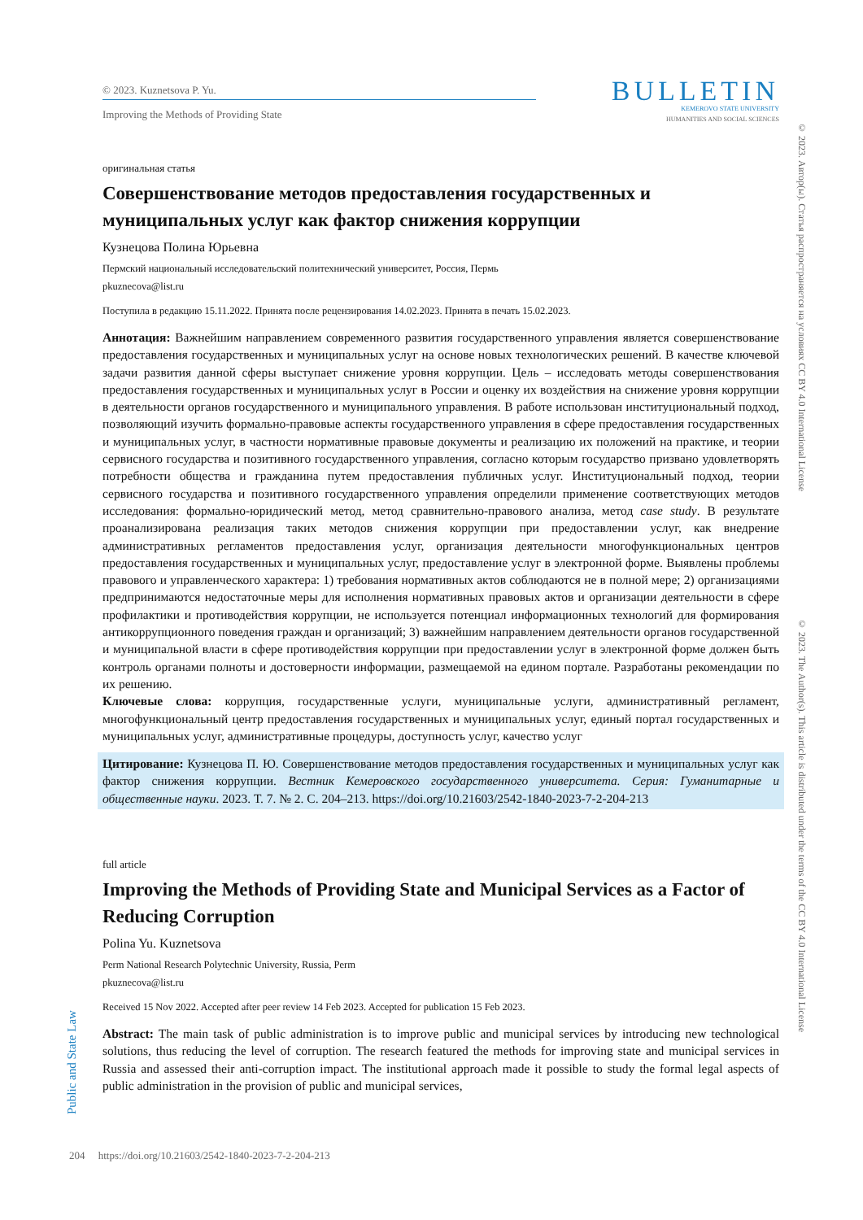© 2023. Kuznetsova P. Yu.
Improving the Methods of Providing State
BULLETIN
KEMEROVO STATE UNIVERSITY
HUMANITIES AND SOCIAL SCIENCES
оригинальная статья
Совершенствование методов предоставления государственных и муниципальных услуг как фактор снижения коррупции
Кузнецова Полина Юрьевна
Пермский национальный исследовательский политехнический университет, Россия, Пермь
pkuznecova@list.ru
Поступила в редакцию 15.11.2022. Принята после рецензирования 14.02.2023. Принята в печать 15.02.2023.
Аннотация: Важнейшим направлением современного развития государственного управления является совершенствование предоставления государственных и муниципальных услуг на основе новых технологических решений. В качестве ключевой задачи развития данной сферы выступает снижение уровня коррупции. Цель – исследовать методы совершенствования предоставления государственных и муниципальных услуг в России и оценку их воздействия на снижение уровня коррупции в деятельности органов государственного и муниципального управления. В работе использован институциональный подход, позволяющий изучить формально-правовые аспекты государственного управления в сфере предоставления государственных и муниципальных услуг, в частности нормативные правовые документы и реализацию их положений на практике, и теории сервисного государства и позитивного государственного управления, согласно которым государство призвано удовлетворять потребности общества и гражданина путем предоставления публичных услуг. Институциональный подход, теории сервисного государства и позитивного государственного управления определили применение соответствующих методов исследования: формально-юридический метод, метод сравнительно-правового анализа, метод case study. В результате проанализирована реализация таких методов снижения коррупции при предоставлении услуг, как внедрение административных регламентов предоставления услуг, организация деятельности многофункциональных центров предоставления государственных и муниципальных услуг, предоставление услуг в электронной форме. Выявлены проблемы правового и управленческого характера: 1) требования нормативных актов соблюдаются не в полной мере; 2) организациями предпринимаются недостаточные меры для исполнения нормативных правовых актов и организации деятельности в сфере профилактики и противодействия коррупции, не используется потенциал информационных технологий для формирования антикоррупционного поведения граждан и организаций; 3) важнейшим направлением деятельности органов государственной и муниципальной власти в сфере противодействия коррупции при предоставлении услуг в электронной форме должен быть контроль органами полноты и достоверности информации, размещаемой на едином портале. Разработаны рекомендации по их решению.
Ключевые слова: коррупция, государственные услуги, муниципальные услуги, административный регламент, многофункциональный центр предоставления государственных и муниципальных услуг, единый портал государственных и муниципальных услуг, административные процедуры, доступность услуг, качество услуг
Цитирование: Кузнецова П. Ю. Совершенствование методов предоставления государственных и муниципальных услуг как фактор снижения коррупции. Вестник Кемеровского государственного университета. Серия: Гуманитарные и общественные науки. 2023. Т. 7. № 2. С. 204–213. https://doi.org/10.21603/2542-1840-2023-7-2-204-213
full article
Improving the Methods of Providing State and Municipal Services as a Factor of Reducing Corruption
Polina Yu. Kuznetsova
Perm National Research Polytechnic University, Russia, Perm
pkuznecova@list.ru
Received 15 Nov 2022. Accepted after peer review 14 Feb 2023. Accepted for publication 15 Feb 2023.
Abstract: The main task of public administration is to improve public and municipal services by introducing new technological solutions, thus reducing the level of corruption. The research featured the methods for improving state and municipal services in Russia and assessed their anti-corruption impact. The institutional approach made it possible to study the formal legal aspects of public administration in the provision of public and municipal services,
© 2023. Автор(ы). Статья распространяется на условиях CC BY 4.0 International License
© 2023. The Author(s). This article is distributed under the terms of the CC BY 4.0 International License
Public and State Law
204 https://doi.org/10.21603/2542-1840-2023-7-2-204-213